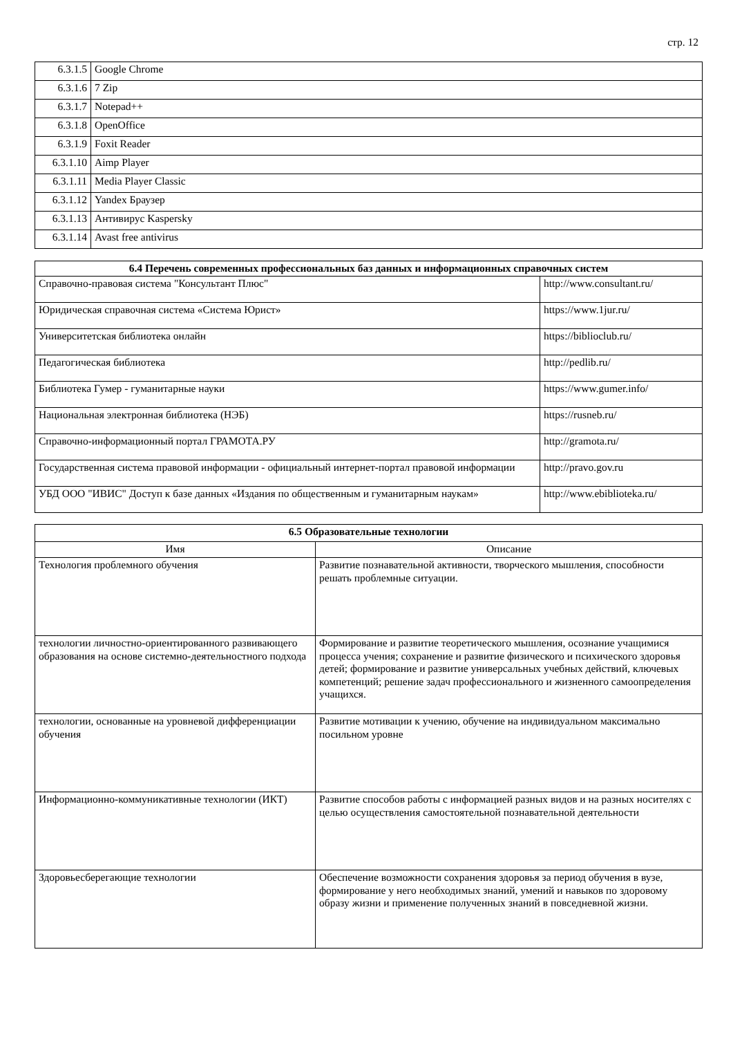стр. 12
| 6.3.1.5 | Google Chrome |
| 6.3.1.6 | 7 Zip |
| 6.3.1.7 | Notepad++ |
| 6.3.1.8 | OpenOffice |
| 6.3.1.9 | Foxit Reader |
| 6.3.1.10 | Aimp Player |
| 6.3.1.11 | Media Player Classic |
| 6.3.1.12 | Yandex Браузер |
| 6.3.1.13 | Антивирус Kaspersky |
| 6.3.1.14 | Avast free antivirus |
| 6.4 Перечень современных профессиональных баз данных и информационных справочных систем | |
| --- | --- |
| Справочно-правовая система "Консультант Плюс" | http://www.consultant.ru/ |
| Юридическая справочная система «Система Юрист» | https://www.1jur.ru/ |
| Университетская библиотека онлайн | https://biblioclub.ru/ |
| Педагогическая библиотека | http://pedlib.ru/ |
| Библиотека Гумер - гуманитарные науки | https://www.gumer.info/ |
| Национальная электронная библиотека (НЭБ) | https://rusneb.ru/ |
| Справочно-информационный портал ГРАМОТА.РУ | http://gramota.ru/ |
| Государственная система правовой информации - официальный интернет-портал правовой информации | http://pravo.gov.ru |
| УБД ООО "ИВИС" Доступ к базе данных «Издания по общественным и гуманитарным наукам» | http://www.ebiblioteka.ru/ |
| 6.5 Образовательные технологии | |
| --- | --- |
| Имя | Описание |
| Технология проблемного обучения | Развитие познавательной активности, творческого мышления, способности решать проблемные ситуации. |
| технологии личностно-ориентированного развивающего образования на основе системно-деятельностного подхода | Формирование и развитие теоретического мышления, осознание учащимися процесса учения; сохранение и развитие физического и психического здоровья детей; формирование и развитие универсальных учебных действий, ключевых компетенций; решение задач профессионального и жизненного самоопределения учащихся. |
| технологии, основанные на уровневой дифференциации обучения | Развитие мотивации к учению, обучение на индивидуальном максимально посильном уровне |
| Информационно-коммуникативные технологии (ИКТ) | Развитие способов работы с информацией разных видов и на разных носителях с целью осуществления самостоятельной познавательной деятельности |
| Здоровьесберегающие технологии | Обеспечение возможности сохранения здоровья за период обучения в вузе, формирование у него необходимых знаний, умений и навыков по здоровому образу жизни и применение полученных знаний в повседневной жизни. |